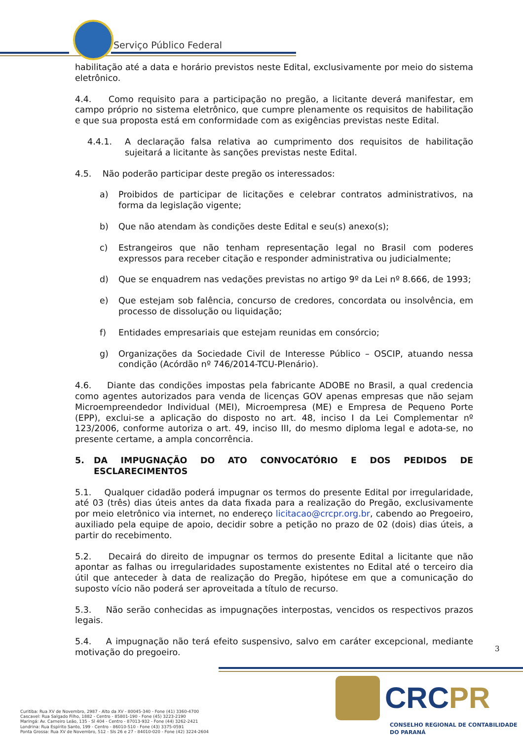Serviço Público Federal
habilitação até a data e horário previstos neste Edital, exclusivamente por meio do sistema eletrônico.
4.4. Como requisito para a participação no pregão, a licitante deverá manifestar, em campo próprio no sistema eletrônico, que cumpre plenamente os requisitos de habilitação e que sua proposta está em conformidade com as exigências previstas neste Edital.
4.4.1. A declaração falsa relativa ao cumprimento dos requisitos de habilitação sujeitará a licitante às sanções previstas neste Edital.
4.5. Não poderão participar deste pregão os interessados:
a) Proibidos de participar de licitações e celebrar contratos administrativos, na forma da legislação vigente;
b) Que não atendam às condições deste Edital e seu(s) anexo(s);
c) Estrangeiros que não tenham representação legal no Brasil com poderes expressos para receber citação e responder administrativa ou judicialmente;
d) Que se enquadrem nas vedações previstas no artigo 9º da Lei nº 8.666, de 1993;
e) Que estejam sob falência, concurso de credores, concordata ou insolvência, em processo de dissolução ou liquidação;
f) Entidades empresariais que estejam reunidas em consórcio;
g) Organizações da Sociedade Civil de Interesse Público – OSCIP, atuando nessa condição (Acórdão nº 746/2014-TCU-Plenário).
4.6. Diante das condições impostas pela fabricante ADOBE no Brasil, a qual credencia como agentes autorizados para venda de licenças GOV apenas empresas que não sejam Microempreendedor Individual (MEI), Microempresa (ME) e Empresa de Pequeno Porte (EPP), exclui-se a aplicação do disposto no art. 48, inciso I da Lei Complementar nº 123/2006, conforme autoriza o art. 49, inciso III, do mesmo diploma legal e adota-se, no presente certame, a ampla concorrência.
5. DA IMPUGNAÇÃO DO ATO CONVOCATÓRIO E DOS PEDIDOS DE ESCLARECIMENTOS
5.1. Qualquer cidadão poderá impugnar os termos do presente Edital por irregularidade, até 03 (três) dias úteis antes da data fixada para a realização do Pregão, exclusivamente por meio eletrônico via internet, no endereço licitacao@crcpr.org.br, cabendo ao Pregoeiro, auxiliado pela equipe de apoio, decidir sobre a petição no prazo de 02 (dois) dias úteis, a partir do recebimento.
5.2. Decairá do direito de impugnar os termos do presente Edital a licitante que não apontar as falhas ou irregularidades supostamente existentes no Edital até o terceiro dia útil que anteceder à data de realização do Pregão, hipótese em que a comunicação do suposto vício não poderá ser aproveitada a título de recurso.
5.3. Não serão conhecidas as impugnações interpostas, vencidos os respectivos prazos legais.
5.4. A impugnação não terá efeito suspensivo, salvo em caráter excepcional, mediante motivação do pregoeiro.
3
Curitiba: Rua XV de Novembro, 2987 - Alto da XV - 80045-340 - Fone (41) 3360-4700
Cascavel: Rua Salgado Filho, 1882 - Centro - 85801-190 - Fone (45) 3223-2190
Maringá: Av. Carneiro Leão, 135 - Sl 404 - Centro - 87013-932 - Fone (44) 3262-2421
Londrina: Rua Espírito Santo, 199 - Centro - 86010-510 - Fone (43) 3375-0591
Ponta Grossa: Rua XV de Novembro, 512 - Sls 26 e 27 - 84010-020 - Fone (42) 3224-2604
CRCPR
CONSELHO REGIONAL DE CONTABILIDADE
DO PARANÁ